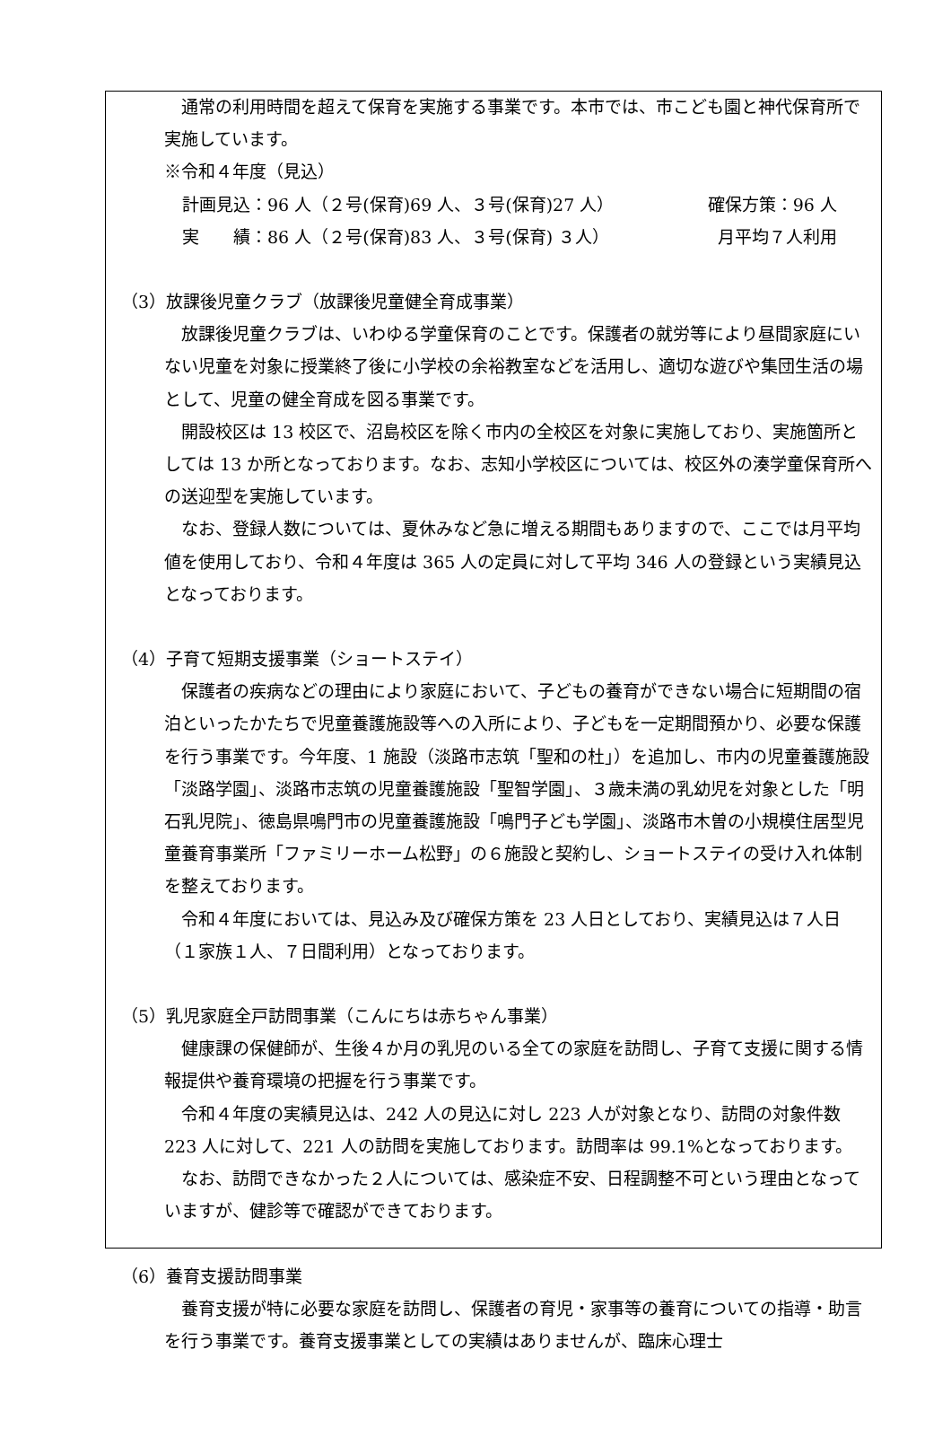通常の利用時間を超えて保育を実施する事業です。本市では、市こども園と神代保育所で実施しています。
※令和４年度（見込）
計画見込：96 人（２号(保育)69 人、３号(保育)27 人） 確保方策：96 人
実　　績：86 人（２号(保育)83 人、３号(保育) ３人） 月平均７人利用
（3）放課後児童クラブ（放課後児童健全育成事業）
放課後児童クラブは、いわゆる学童保育のことです。保護者の就労等により昼間家庭にいない児童を対象に授業終了後に小学校の余裕教室などを活用し、適切な遊びや集団生活の場として、児童の健全育成を図る事業です。
開設校区は 13 校区で、沼島校区を除く市内の全校区を対象に実施しており、実施箇所としては 13 か所となっております。なお、志知小学校区については、校区外の湊学童保育所への送迎型を実施しています。
なお、登録人数については、夏休みなど急に増える期間もありますので、ここでは月平均値を使用しており、令和４年度は 365 人の定員に対して平均 346 人の登録という実績見込となっております。
（4）子育て短期支援事業（ショートステイ）
保護者の疾病などの理由により家庭において、子どもの養育ができない場合に短期間の宿泊といったかたちで児童養護施設等への入所により、子どもを一定期間預かり、必要な保護を行う事業です。今年度、1 施設（淡路市志筑「聖和の杜」）を追加し、市内の児童養護施設「淡路学園」、淡路市志筑の児童養護施設「聖智学園」、３歳未満の乳幼児を対象とした「明石乳児院」、徳島県鳴門市の児童養護施設「鳴門子ども学園」、淡路市木曽の小規模住居型児童養育事業所「ファミリーホーム松野」の６施設と契約し、ショートステイの受け入れ体制を整えております。
令和４年度においては、見込み及び確保方策を 23 人日としており、実績見込は７人日（１家族１人、７日間利用）となっております。
（5）乳児家庭全戸訪問事業（こんにちは赤ちゃん事業）
健康課の保健師が、生後４か月の乳児のいる全ての家庭を訪問し、子育て支援に関する情報提供や養育環境の把握を行う事業です。
令和４年度の実績見込は、242 人の見込に対し 223 人が対象となり、訪問の対象件数 223 人に対して、221 人の訪問を実施しております。訪問率は 99.1%となっております。
なお、訪問できなかった２人については、感染症不安、日程調整不可という理由となっていますが、健診等で確認ができております。
（6）養育支援訪問事業
養育支援が特に必要な家庭を訪問し、保護者の育児・家事等の養育についての指導・助言を行う事業です。養育支援事業としての実績はありませんが、臨床心理士